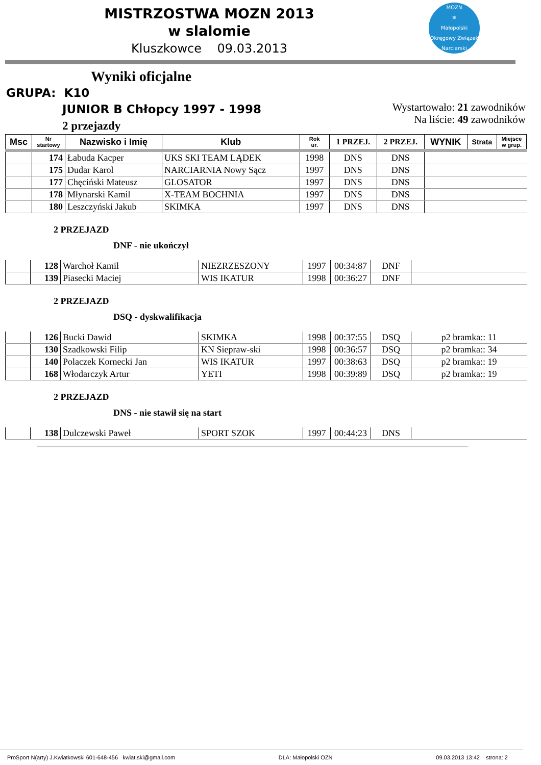MISTRZOSTWA MOZN 2013
w slalomie
Kluszkowce 09.03.2013
MOZN
❄
Małopolski Okręgowy Związek Narciarski
Wyniki oficjalne
GRUPA: K10
JUNIOR B Chłopcy 1997 - 1998
2 przejazdy
Wystartowało: 21 zawodników
Na liście: 49 zawodników
| Msc | Nr startowy | Nazwisko i Imię | Klub | Rok ur. | 1 PRZEJ. | 2 PRZEJ. | WYNIK | Strata | Miejsce w grup. |
| --- | --- | --- | --- | --- | --- | --- | --- | --- | --- |
| | 174 | Łabuda Kacper | UKS SKI TEAM LĄDEK | 1998 | DNS | DNS | | | |
| | 175 | Dudar Karol | NARCIARNIA Nowy Sącz | 1997 | DNS | DNS | | | |
| | 177 | Chęciński Mateusz | GLOSATOR | 1997 | DNS | DNS | | | |
| | 178 | Młynarski Kamil | X-TEAM BOCHNIA | 1997 | DNS | DNS | | | |
| | 180 | Leszczyński Jakub | SKIMKA | 1997 | DNS | DNS | | | |
2 PRZEJAZD
DNF - nie ukończył
| | 128 | Warchoł Kamil | NIEZRZESZONY | 1997 | 00:34:87 | DNF | |
| | 139 | Piasecki Maciej | WIS IKATUR | 1998 | 00:36:27 | DNF | |
2 PRZEJAZD
DSQ - dyskwalifikacja
| | 126 | Bucki Dawid | SKIMKA | 1998 | 00:37:55 | DSQ | p2 bramka:: 11 |
| | 130 | Szadkowski Filip | KN Siepraw-ski | 1998 | 00:36:57 | DSQ | p2 bramka:: 34 |
| | 140 | Polaczek Kornecki Jan | WIS IKATUR | 1997 | 00:38:63 | DSQ | p2 bramka:: 19 |
| | 168 | Włodarczyk Artur | YETI | 1998 | 00:39:89 | DSQ | p2 bramka:: 19 |
2 PRZEJAZD
DNS - nie stawił się na start
| | 138 | Dulczewski Paweł | SPORT SZOK | 1997 | 00:44:23 | DNS | |
ProSport N(arty) J.Kwiatkowski 601-648-456 kwiat.ski@gmail.com DLA: Małopolski OZN 09.03.2013 13:42 strona: 2